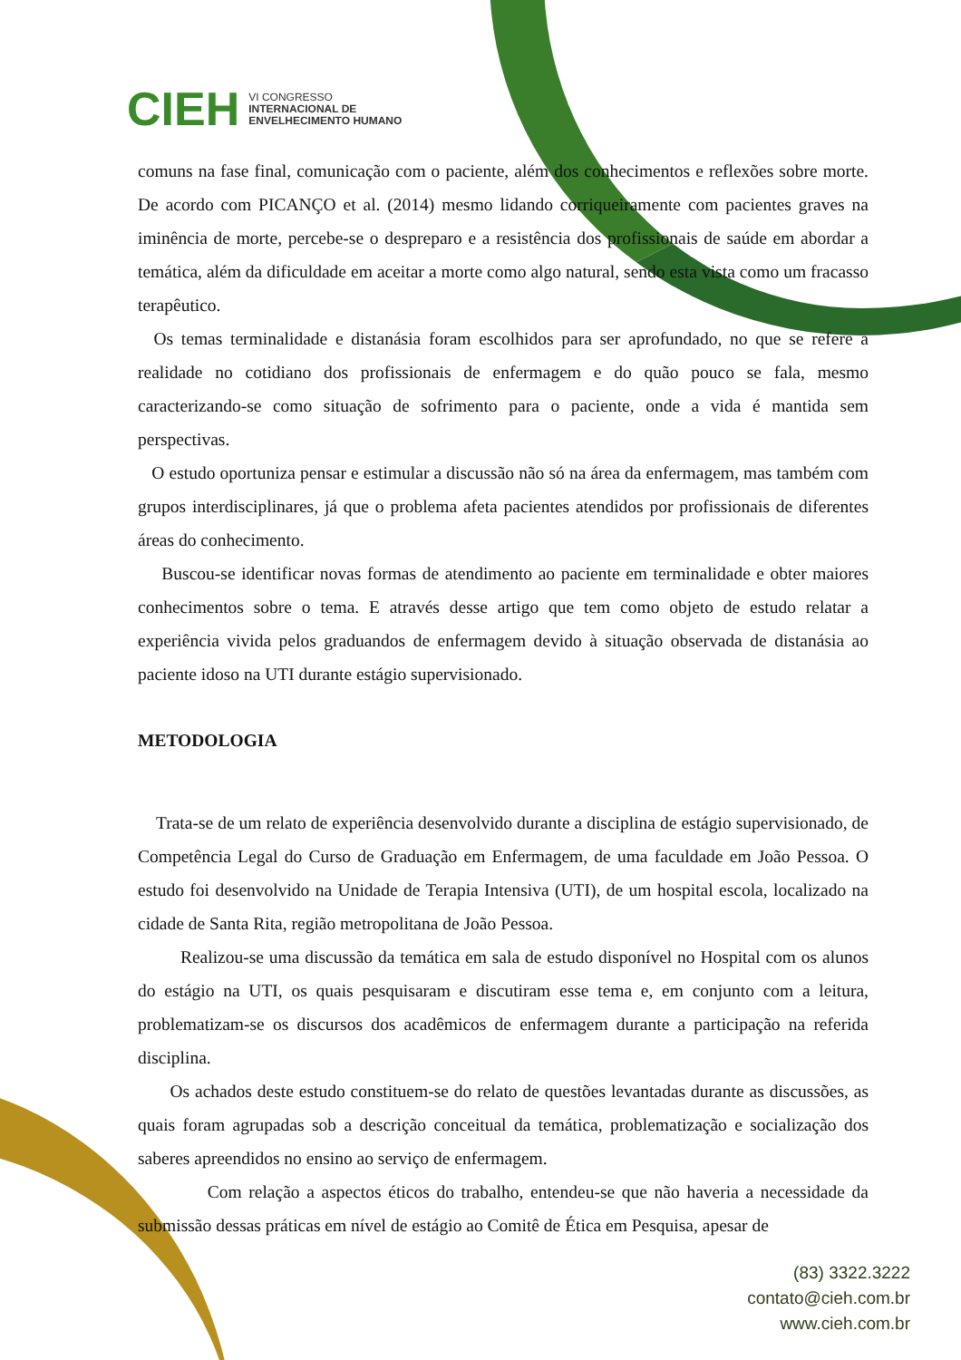CIEH VI CONGRESSO
INTERNACIONAL DE
ENVELHECIMENTO HUMANO
comuns na fase final, comunicação com o paciente, além dos conhecimentos e reflexões sobre morte. De acordo com PICANÇO et al. (2014) mesmo lidando corriqueiramente com pacientes graves na iminência de morte, percebe-se o despreparo e a resistência dos profissionais de saúde em abordar a temática, além da dificuldade em aceitar a morte como algo natural, sendo esta vista como um fracasso terapêutico.
Os temas terminalidade e distanásia foram escolhidos para ser aprofundado, no que se refere a realidade no cotidiano dos profissionais de enfermagem e do quão pouco se fala, mesmo caracterizando-se como situação de sofrimento para o paciente, onde a vida é mantida sem perspectivas.
O estudo oportuniza pensar e estimular a discussão não só na área da enfermagem, mas também com grupos interdisciplinares, já que o problema afeta pacientes atendidos por profissionais de diferentes áreas do conhecimento.
Buscou-se identificar novas formas de atendimento ao paciente em terminalidade e obter maiores conhecimentos sobre o tema. E através desse artigo que tem como objeto de estudo relatar a experiência vivida pelos graduandos de enfermagem devido à situação observada de distanásia ao paciente idoso na UTI durante estágio supervisionado.
METODOLOGIA
Trata-se de um relato de experiência desenvolvido durante a disciplina de estágio supervisionado, de Competência Legal do Curso de Graduação em Enfermagem, de uma faculdade em João Pessoa. O estudo foi desenvolvido na Unidade de Terapia Intensiva (UTI), de um hospital escola, localizado na cidade de Santa Rita, região metropolitana de João Pessoa.
Realizou-se uma discussão da temática em sala de estudo disponível no Hospital com os alunos do estágio na UTI, os quais pesquisaram e discutiram esse tema e, em conjunto com a leitura, problematizam-se os discursos dos acadêmicos de enfermagem durante a participação na referida disciplina.
Os achados deste estudo constituem-se do relato de questões levantadas durante as discussões, as quais foram agrupadas sob a descrição conceitual da temática, problematização e socialização dos saberes apreendidos no ensino ao serviço de enfermagem.
Com relação a aspectos éticos do trabalho, entendeu-se que não haveria a necessidade da submissão dessas práticas em nível de estágio ao Comitê de Ética em Pesquisa, apesar de
(83) 3322.3222
contato@cieh.com.br
www.cieh.com.br